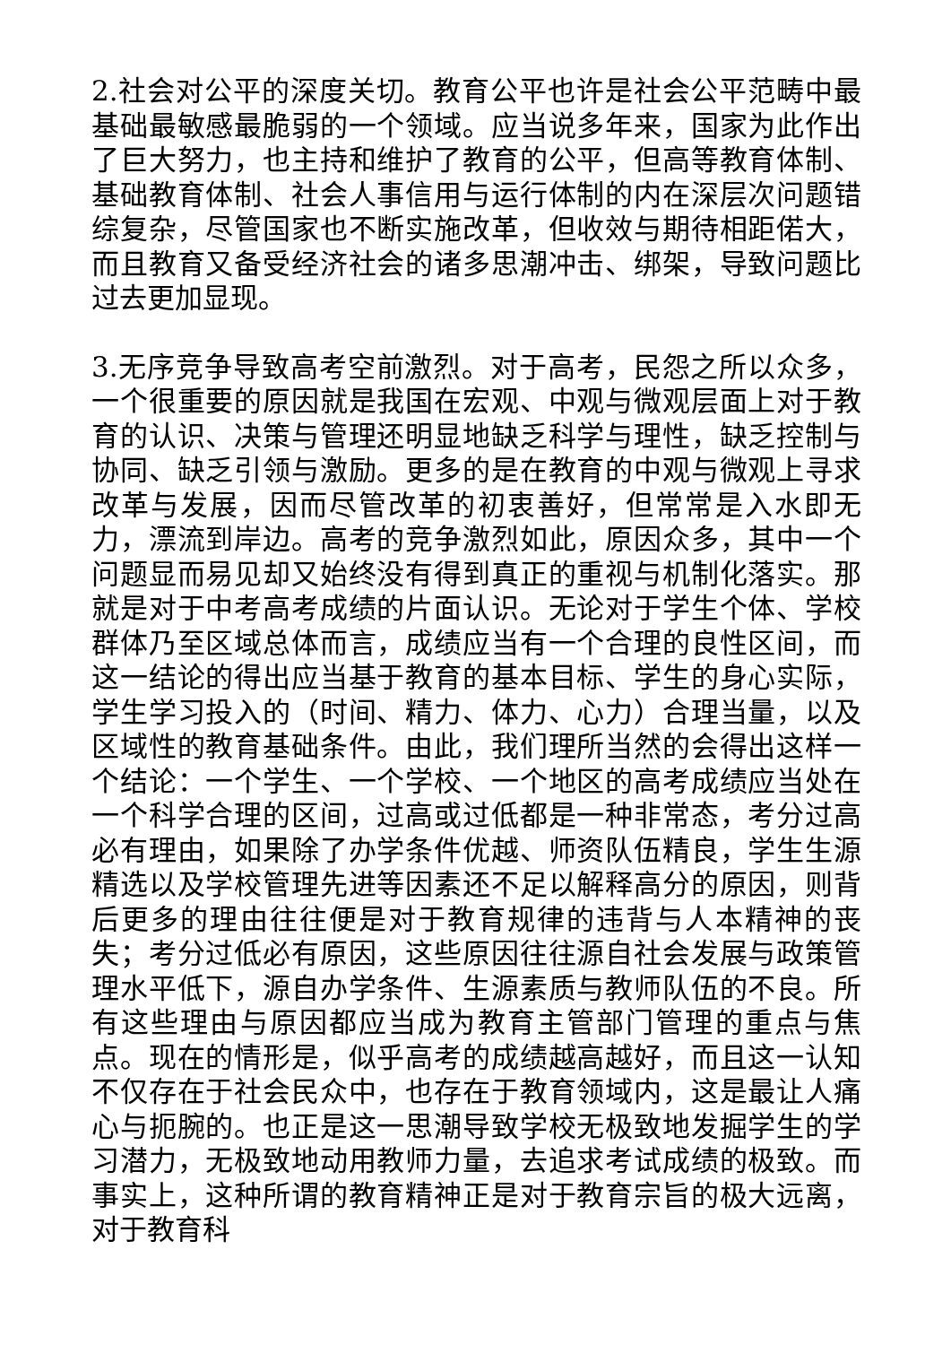2.社会对公平的深度关切。教育公平也许是社会公平范畴中最基础最敏感最脆弱的一个领域。应当说多年来，国家为此作出了巨大努力，也主持和维护了教育的公平，但高等教育体制、基础教育体制、社会人事信用与运行体制的内在深层次问题错综复杂，尽管国家也不断实施改革，但收效与期待相距偌大，而且教育又备受经济社会的诸多思潮冲击、绑架，导致问题比过去更加显现。
3.无序竞争导致高考空前激烈。对于高考，民怨之所以众多，一个很重要的原因就是我国在宏观、中观与微观层面上对于教育的认识、决策与管理还明显地缺乏科学与理性，缺乏控制与协同、缺乏引领与激励。更多的是在教育的中观与微观上寻求改革与发展，因而尽管改革的初衷善好，但常常是入水即无力，漂流到岸边。高考的竞争激烈如此，原因众多，其中一个问题显而易见却又始终没有得到真正的重视与机制化落实。那就是对于中考高考成绩的片面认识。无论对于学生个体、学校群体乃至区域总体而言，成绩应当有一个合理的良性区间，而这一结论的得出应当基于教育的基本目标、学生的身心实际，学生学习投入的（时间、精力、体力、心力）合理当量，以及区域性的教育基础条件。由此，我们理所当然的会得出这样一个结论：一个学生、一个学校、一个地区的高考成绩应当处在一个科学合理的区间，过高或过低都是一种非常态，考分过高必有理由，如果除了办学条件优越、师资队伍精良，学生生源精选以及学校管理先进等因素还不足以解释高分的原因，则背后更多的理由往往便是对于教育规律的违背与人本精神的丧失；考分过低必有原因，这些原因往往源自社会发展与政策管理水平低下，源自办学条件、生源素质与教师队伍的不良。所有这些理由与原因都应当成为教育主管部门管理的重点与焦点。现在的情形是，似乎高考的成绩越高越好，而且这一认知不仅存在于社会民众中，也存在于教育领域内，这是最让人痛心与扼腕的。也正是这一思潮导致学校无极致地发掘学生的学习潜力，无极致地动用教师力量，去追求考试成绩的极致。而事实上，这种所谓的教育精神正是对于教育宗旨的极大远离，对于教育科